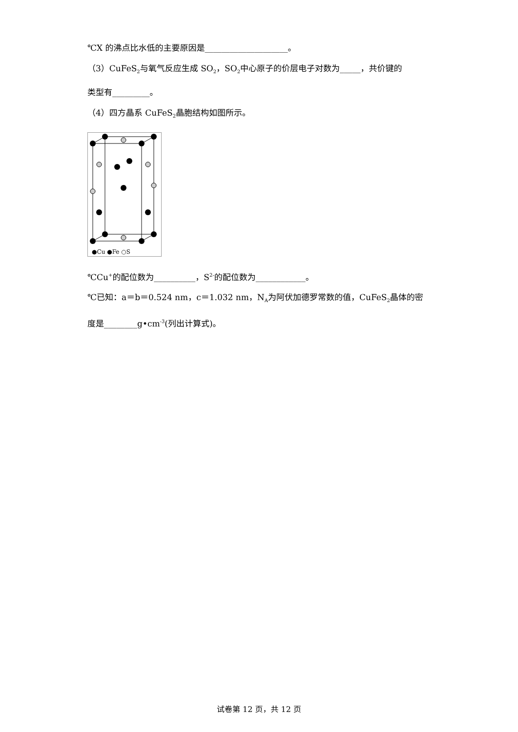℃X 的沸点比水低的主要原因是____________________。
（3）CuFeS<sub>2</sub>与氧气反应生成 SO<sub>2</sub>，SO<sub>2</sub>中心原子的价层电子对数为_____，共价键的
类型有_________。
（4）四方晶系 CuFeS<sub>2</sub>晶胞结构如图所示。
●Cu ●Fe ○S
℃Cu<sup>+</sup>的配位数为__________，S<sup>2-</sup>的配位数为____________。
℃已知：a＝b＝0.524 nm，c＝1.032 nm，N<sub>A</sub>为阿伏加德罗常数的值，CuFeS<sub>2</sub>晶体的密
度是________g•cm<sup>-3</sup>(列出计算式)。
试卷第 12 页，共 12 页